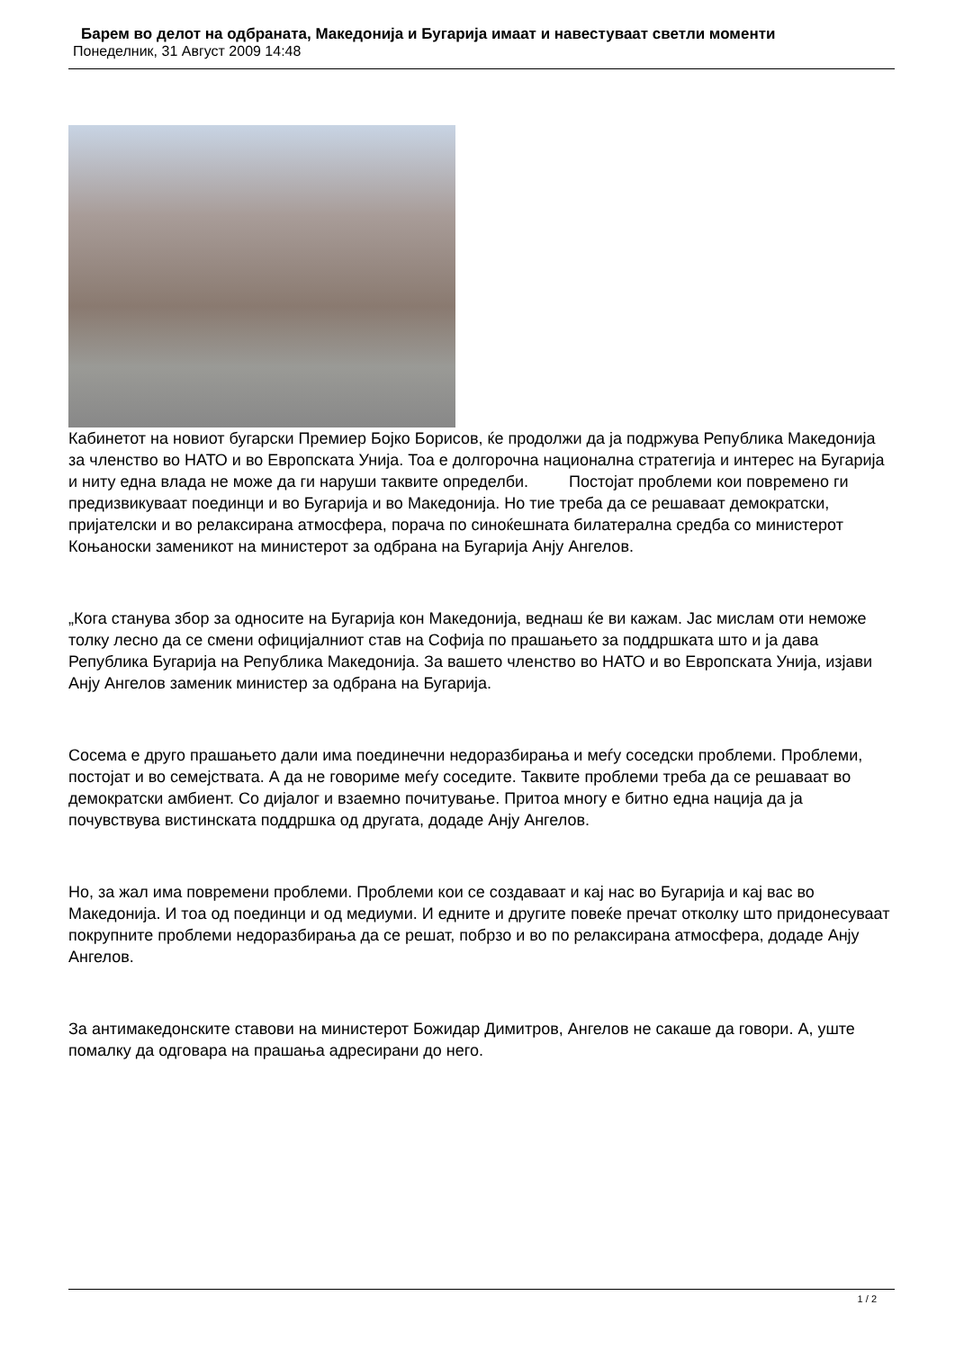Барем во делот на одбраната, Македонија и Бугарија имаат и навестуваат светли моменти
Понеделник, 31 Август 2009 14:48
Кабинетот на новиот бугарски Премиер Бојко Борисов, ќе продолжи да ја подржува Република Македонија за членство во НАТО и во Европската Унија. Тоа е долгорочна национална стратегија и интерес на Бугарија и ниту една влада не може да ги наруши таквите определби. Постојат проблеми кои повремено ги предизвикуваат поединци и во Бугарија и во Македонија. Но тие треба да се решаваат демократски, пријателски и во релаксирана атмосфера, порача по синоќешната билатерална средба со министерот Коњаноски заменикот на министерот за одбрана на Бугарија Анју Ангелов.
„Кога станува збор за односите на Бугарија кон Македонија, веднаш ќе ви кажам. Јас мислам оти неможе толку лесно да се смени официјалниот став на Софија по прашањето за поддршката што и ја дава Република Бугарија на Република Македонија. За вашето членство во НАТО и во Европската Унија, изјави Анју Ангелов заменик министер за одбрана на Бугарија.
Сосема е друго прашањето дали има поединечни недоразбирања и меѓу соседски проблеми. Проблеми, постојат и во семејствата. А да не говориме меѓу соседите. Таквите проблеми треба да се решаваат во демократски амбиент. Со дијалог и взаемно почитување. Притоа многу е битно една нација да ја почувствува вистинската поддршка од другата, додаде Анју Ангелов.
Но, за жал има повремени проблеми. Проблеми кои се создаваат и кај нас во Бугарија и кај вас во Македонија. И тоа од поединци и од медиуми. И едните и другите повеќе пречат отколку што придонесуваат покрупните проблеми недоразбирања да се решат, побрзо и во по релаксирана атмосфера, додаде Анју Ангелов.
За антимакедонските ставови на министерот Божидар Димитров, Ангелов не сакаше да говори. А, уште помалку да одговара на прашања адресирани до него.
1 / 2